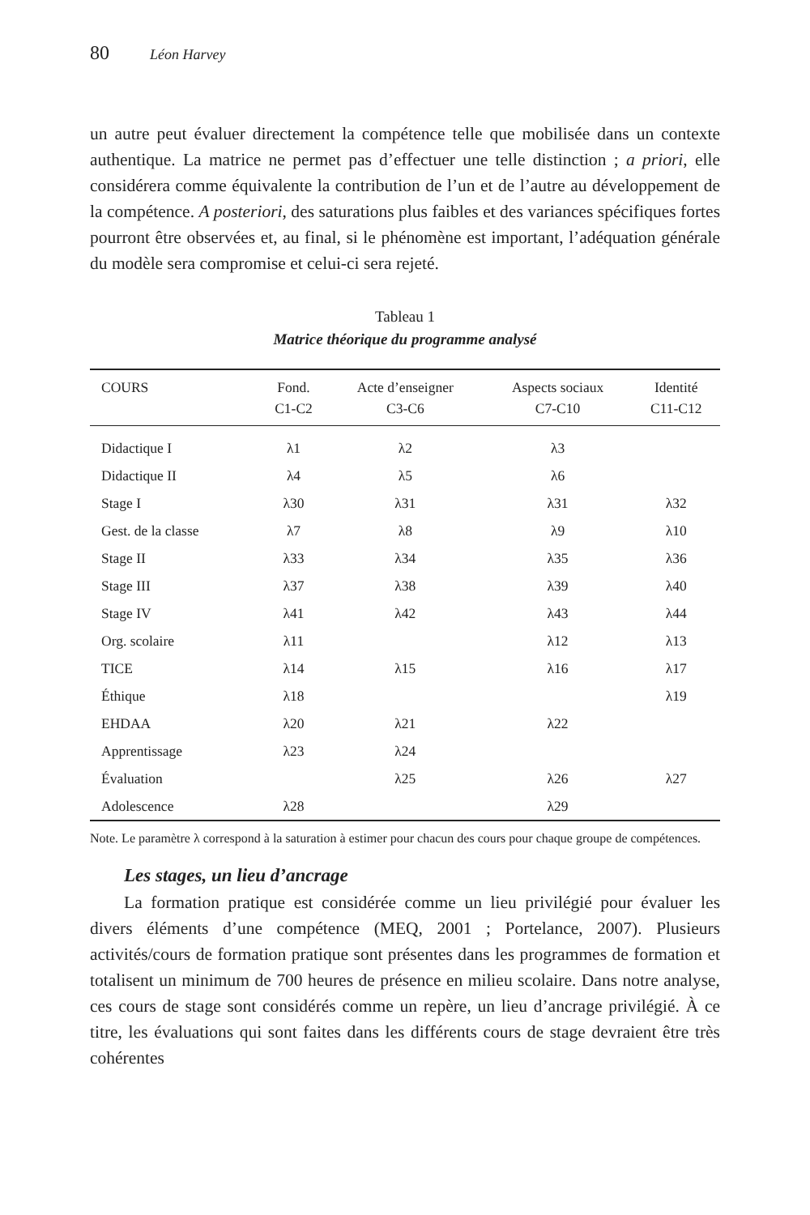80 Léon Harvey
un autre peut évaluer directement la compétence telle que mobilisée dans un contexte authentique. La matrice ne permet pas d’effectuer une telle distinction ; a priori, elle considérera comme équivalente la contribution de l’un et de l’autre au développement de la compétence. A posteriori, des saturations plus faibles et des variances spécifiques fortes pourront être observées et, au final, si le phénomène est important, l’adéquation générale du modèle sera compromise et celui-ci sera rejeté.
Tableau 1
Matrice théorique du programme analysé
| COURS | Fond. C1-C2 | Acte d’enseigner C3-C6 | Aspects sociaux C7-C10 | Identité C11-C12 |
| --- | --- | --- | --- | --- |
| Didactique I | λ1 | λ2 | λ3 | |
| Didactique II | λ4 | λ5 | λ6 | |
| Stage I | λ30 | λ31 | λ31 | λ32 |
| Gest. de la classe | λ7 | λ8 | λ9 | λ10 |
| Stage II | λ33 | λ34 | λ35 | λ36 |
| Stage III | λ37 | λ38 | λ39 | λ40 |
| Stage IV | λ41 | λ42 | λ43 | λ44 |
| Org. scolaire | λ11 | | λ12 | λ13 |
| TICE | λ14 | λ15 | λ16 | λ17 |
| Éthique | λ18 | | | λ19 |
| EHDAA | λ20 | λ21 | λ22 | |
| Apprentissage | λ23 | λ24 | | |
| Évaluation | | λ25 | λ26 | λ27 |
| Adolescence | λ28 | | λ29 | |
Note. Le paramètre λ correspond à la saturation à estimer pour chacun des cours pour chaque groupe de compétences.
Les stages, un lieu d’ancrage
La formation pratique est considérée comme un lieu privilégié pour évaluer les divers éléments d’une compétence (MEQ, 2001 ; Portelance, 2007). Plusieurs activités/cours de formation pratique sont présentes dans les programmes de formation et totalisent un minimum de 700 heures de présence en milieu scolaire. Dans notre analyse, ces cours de stage sont considérés comme un repère, un lieu d’ancrage privilégié. À ce titre, les évaluations qui sont faites dans les différents cours de stage devraient être très cohérentes